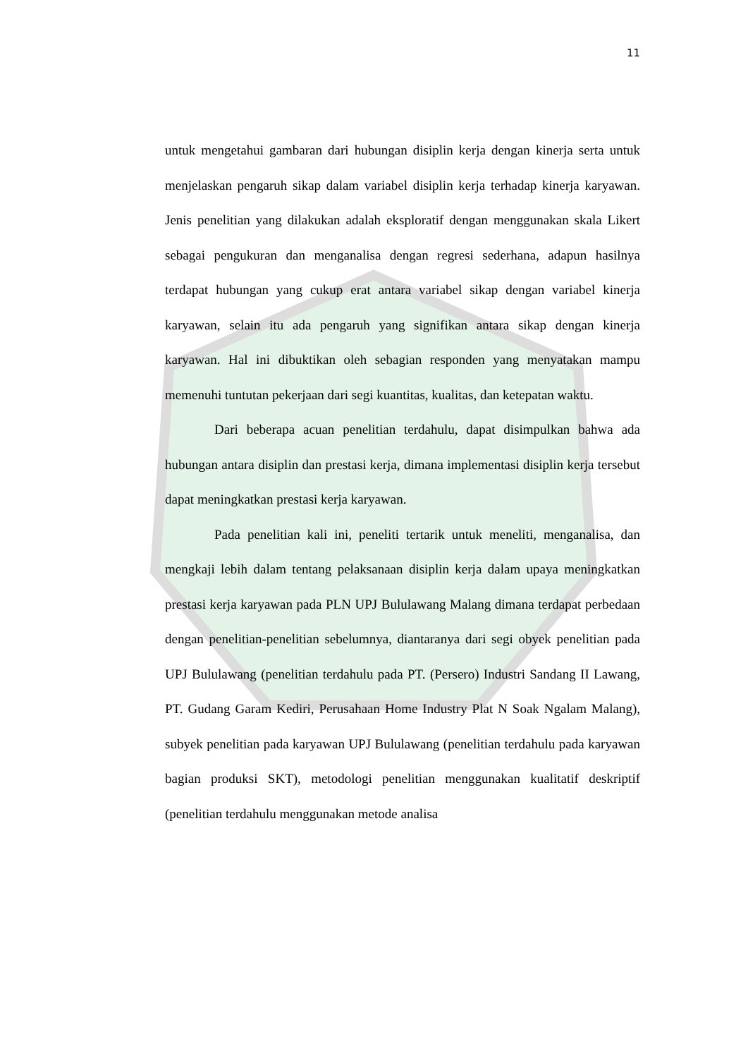11
untuk mengetahui gambaran dari hubungan disiplin kerja dengan kinerja serta untuk menjelaskan pengaruh sikap dalam variabel disiplin kerja terhadap kinerja karyawan. Jenis penelitian yang dilakukan adalah eksploratif dengan menggunakan skala Likert sebagai pengukuran dan menganalisa dengan regresi sederhana, adapun hasilnya terdapat hubungan yang cukup erat antara variabel sikap dengan variabel kinerja karyawan, selain itu ada pengaruh yang signifikan antara sikap dengan kinerja karyawan. Hal ini dibuktikan oleh sebagian responden yang menyatakan mampu memenuhi tuntutan pekerjaan dari segi kuantitas, kualitas, dan ketepatan waktu.
Dari beberapa acuan penelitian terdahulu, dapat disimpulkan bahwa ada hubungan antara disiplin dan prestasi kerja, dimana implementasi disiplin kerja tersebut dapat meningkatkan prestasi kerja karyawan.
Pada penelitian kali ini, peneliti tertarik untuk meneliti, menganalisa, dan mengkaji lebih dalam tentang pelaksanaan disiplin kerja dalam upaya meningkatkan prestasi kerja karyawan pada PLN UPJ Bululawang Malang dimana terdapat perbedaan dengan penelitian-penelitian sebelumnya, diantaranya dari segi obyek penelitian pada UPJ Bululawang (penelitian terdahulu pada PT. (Persero) Industri Sandang II Lawang, PT. Gudang Garam Kediri, Perusahaan Home Industry Plat N Soak Ngalam Malang), subyek penelitian pada karyawan UPJ Bululawang (penelitian terdahulu pada karyawan bagian produksi SKT), metodologi penelitian menggunakan kualitatif deskriptif (penelitian terdahulu menggunakan metode analisa